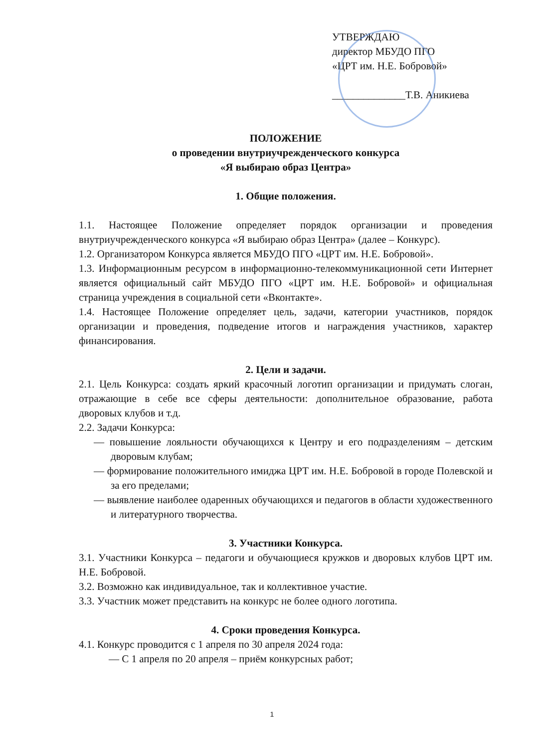УТВЕРЖДАЮ
директор МБУДО ПГО
«ЦРТ им. Н.Е. Бобровой»
______________Т.В. Аникиева
ПОЛОЖЕНИЕ
о проведении внутриучрежденческого конкурса
«Я выбираю образ Центра»
1. Общие положения.
1.1. Настоящее Положение определяет порядок организации и проведения внутриучрежденческого конкурса «Я выбираю образ Центра» (далее – Конкурс).
1.2. Организатором Конкурса является МБУДО ПГО «ЦРТ им. Н.Е. Бобровой».
1.3. Информационным ресурсом в информационно-телекоммуникационной сети Интернет является официальный сайт МБУДО ПГО «ЦРТ им. Н.Е. Бобровой» и официальная страница учреждения в социальной сети «Вконтакте».
1.4. Настоящее Положение определяет цель, задачи, категории участников, порядок организации и проведения, подведение итогов и награждения участников, характер финансирования.
2. Цели и задачи.
2.1. Цель Конкурса: создать яркий красочный логотип организации и придумать слоган, отражающие в себе все сферы деятельности: дополнительное образование, работа дворовых клубов и т.д.
2.2. Задачи Конкурса:
— повышение лояльности обучающихся к Центру и его подразделениям – детским дворовым клубам;
— формирование положительного имиджа ЦРТ им. Н.Е. Бобровой в городе Полевской и за его пределами;
— выявление наиболее одаренных обучающихся и педагогов в области художественного и литературного творчества.
3. Участники Конкурса.
3.1. Участники Конкурса – педагоги и обучающиеся кружков и дворовых клубов ЦРТ им. Н.Е. Бобровой.
3.2. Возможно как индивидуальное, так и коллективное участие.
3.3. Участник может представить на конкурс не более одного логотипа.
4. Сроки проведения Конкурса.
4.1. Конкурс проводится с 1 апреля по 30 апреля 2024 года:
— С 1 апреля по 20 апреля – приём конкурсных работ;
1